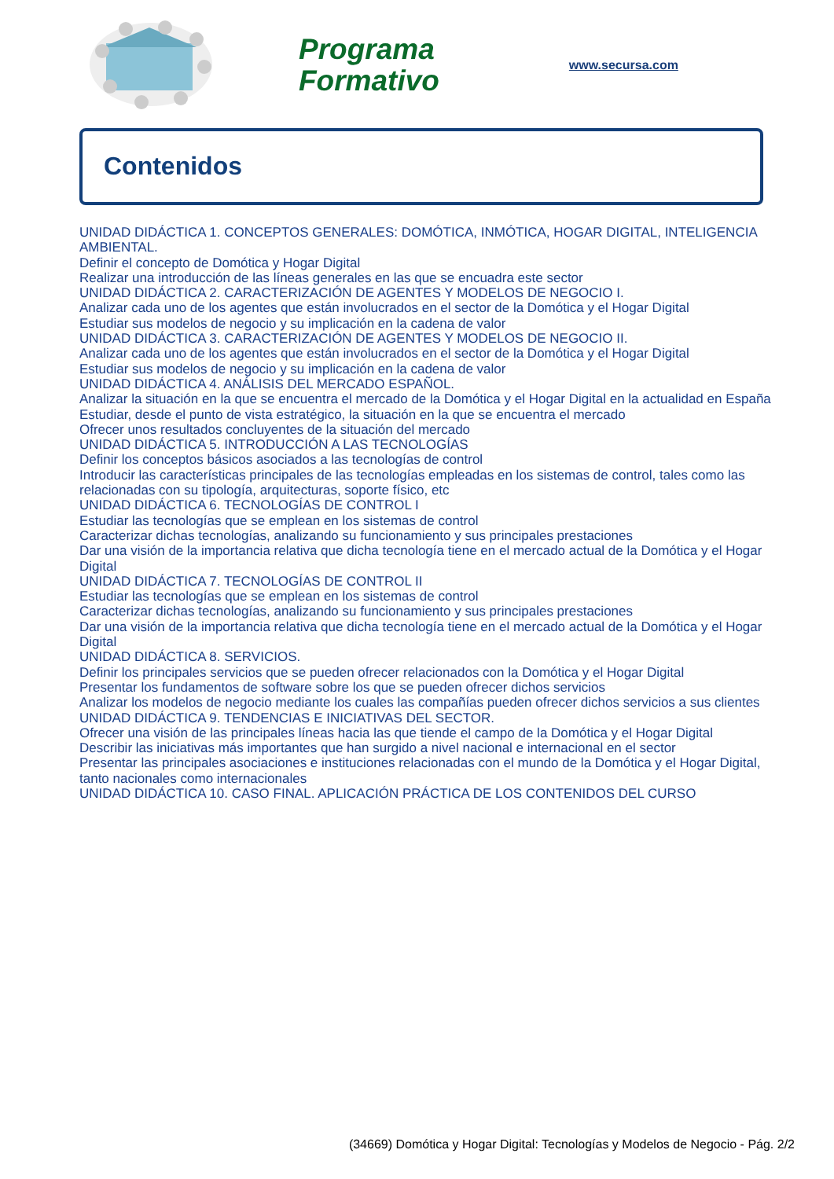Programa
Formativo
www.secursa.com
Contenidos
UNIDAD DIDÁCTICA 1. CONCEPTOS GENERALES: DOMÓTICA, INMÓTICA, HOGAR DIGITAL, INTELIGENCIA AMBIENTAL.
Definir el concepto de Domótica y Hogar Digital
Realizar una introducción de las líneas generales en las que se encuadra este sector
UNIDAD DIDÁCTICA 2. CARACTERIZACIÓN DE AGENTES Y MODELOS DE NEGOCIO I.
Analizar cada uno de los agentes que están involucrados en el sector de la Domótica y el Hogar Digital
Estudiar sus modelos de negocio y su implicación en la cadena de valor
UNIDAD DIDÁCTICA 3. CARACTERIZACIÓN DE AGENTES Y MODELOS DE NEGOCIO II.
Analizar cada uno de los agentes que están involucrados en el sector de la Domótica y el Hogar Digital
Estudiar sus modelos de negocio y su implicación en la cadena de valor
UNIDAD DIDÁCTICA 4. ANÁLISIS DEL MERCADO ESPAÑOL.
Analizar la situación en la que se encuentra el mercado de la Domótica y el Hogar Digital en la actualidad en España
Estudiar, desde el punto de vista estratégico, la situación en la que se encuentra el mercado
Ofrecer unos resultados concluyentes de la situación del mercado
UNIDAD DIDÁCTICA 5. INTRODUCCIÓN A LAS TECNOLOGÍAS
Definir los conceptos básicos asociados a las tecnologías de control
Introducir las características principales de las tecnologías empleadas en los sistemas de control, tales como las relacionadas con su tipología, arquitecturas, soporte físico, etc
UNIDAD DIDÁCTICA 6. TECNOLOGÍAS DE CONTROL I
Estudiar las tecnologías que se emplean en los sistemas de control
Caracterizar dichas tecnologías, analizando su funcionamiento y sus principales prestaciones
Dar una visión de la importancia relativa que dicha tecnología tiene en el mercado actual de la Domótica y el Hogar Digital
UNIDAD DIDÁCTICA 7. TECNOLOGÍAS DE CONTROL II
Estudiar las tecnologías que se emplean en los sistemas de control
Caracterizar dichas tecnologías, analizando su funcionamiento y sus principales prestaciones
Dar una visión de la importancia relativa que dicha tecnología tiene en el mercado actual de la Domótica y el Hogar Digital
UNIDAD DIDÁCTICA 8. SERVICIOS.
Definir los principales servicios que se pueden ofrecer relacionados con la Domótica y el Hogar Digital
Presentar los fundamentos de software sobre los que se pueden ofrecer dichos servicios
Analizar los modelos de negocio mediante los cuales las compañías pueden ofrecer dichos servicios a sus clientes
UNIDAD DIDÁCTICA 9. TENDENCIAS E INICIATIVAS DEL SECTOR.
Ofrecer una visión de las principales líneas hacia las que tiende el campo de la Domótica y el Hogar Digital
Describir las iniciativas más importantes que han surgido a nivel nacional e internacional en el sector
Presentar las principales asociaciones e instituciones relacionadas con el mundo de la Domótica y el Hogar Digital, tanto nacionales como internacionales
UNIDAD DIDÁCTICA 10. CASO FINAL. APLICACIÓN PRÁCTICA DE LOS CONTENIDOS DEL CURSO
(34669) Domótica y Hogar Digital: Tecnologías y Modelos de Negocio - Pág. 2/2